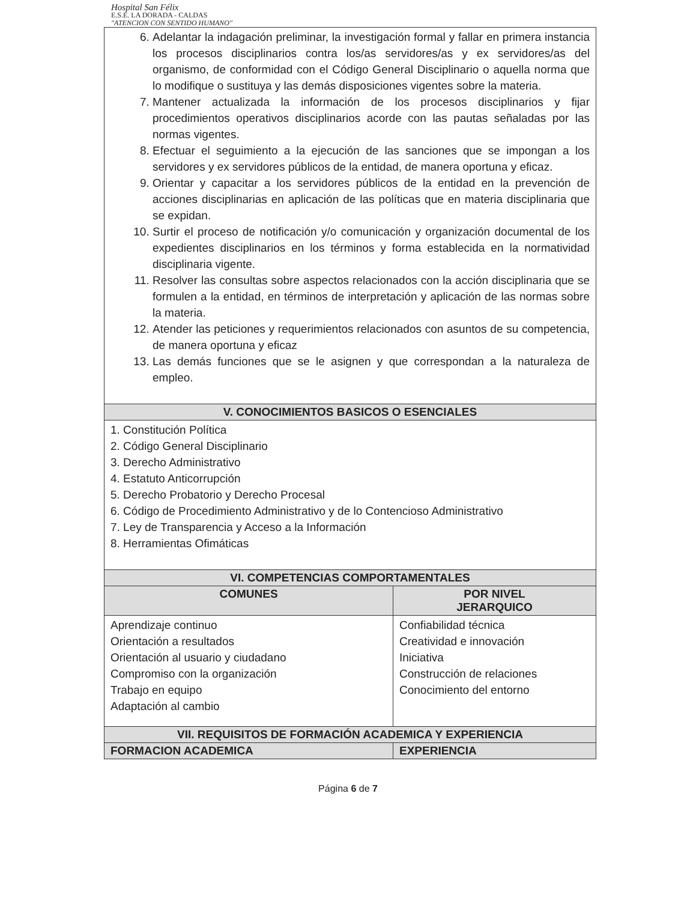Hospital San Félix
E.S.E. LA DORADA - CALDAS
"ATENCION CON SENTIDO HUMANO"
| 6. Adelantar la indagación preliminar, la investigación formal y fallar en primera instancia los procesos disciplinarios contra los/as servidores/as y ex servidores/as del organismo, de conformidad con el Código General Disciplinario o aquella norma que lo modifique o sustituya y las demás disposiciones vigentes sobre la materia. 7. Mantener actualizada la información de los procesos disciplinarios y fijar procedimientos operativos disciplinarios acorde con las pautas señaladas por las normas vigentes. 8. Efectuar el seguimiento a la ejecución de las sanciones que se impongan a los servidores y ex servidores públicos de la entidad, de manera oportuna y eficaz. 9. Orientar y capacitar a los servidores públicos de la entidad en la prevención de acciones disciplinarias en aplicación de las políticas que en materia disciplinaria que se expidan. 10. Surtir el proceso de notificación y/o comunicación y organización documental de los expedientes disciplinarios en los términos y forma establecida en la normatividad disciplinaria vigente. 11. Resolver las consultas sobre aspectos relacionados con la acción disciplinaria que se formulen a la entidad, en términos de interpretación y aplicación de las normas sobre la materia. 12. Atender las peticiones y requerimientos relacionados con asuntos de su competencia, de manera oportuna y eficaz 13. Las demás funciones que se le asignen y que correspondan a la naturaleza de empleo. | |
| V. CONOCIMIENTOS BASICOS O ESENCIALES | |
| 1. Constitución Política 2. Código General Disciplinario 3. Derecho Administrativo 4. Estatuto Anticorrupción 5. Derecho Probatorio y Derecho Procesal 6. Código de Procedimiento Administrativo y de lo Contencioso Administrativo 7. Ley de Transparencia y Acceso a la Información 8. Herramientas Ofimáticas | |
| VI. COMPETENCIAS COMPORTAMENTALES | |
| COMUNES | POR NIVEL JERARQUICO |
| Aprendizaje continuo Orientación a resultados Orientación al usuario y ciudadano Compromiso con la organización Trabajo en equipo Adaptación al cambio | Confiabilidad técnica Creatividad e innovación Iniciativa Construcción de relaciones Conocimiento del entorno |
| VII. REQUISITOS DE FORMACIÓN ACADEMICA Y EXPERIENCIA | |
| FORMACION ACADEMICA | EXPERIENCIA |
Página 6 de 7